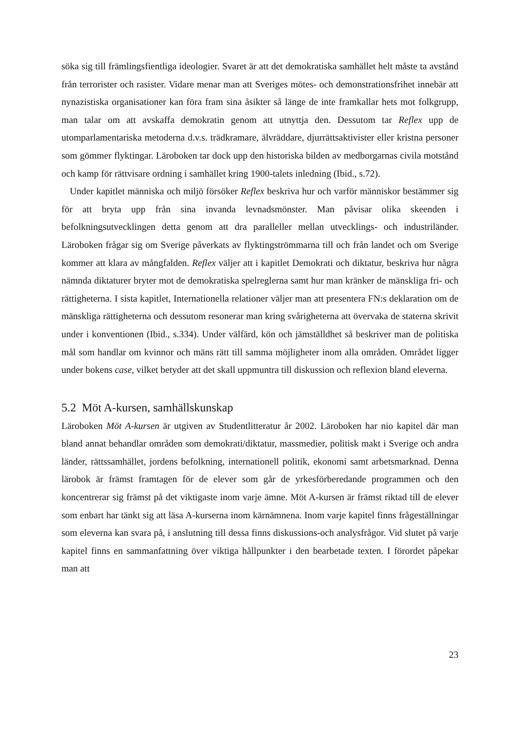söka sig till främlingsfientliga ideologier. Svaret är att det demokratiska samhället helt måste ta avstånd från terrorister och rasister. Vidare menar man att Sveriges mötes- och demonstrationsfrihet innebär att nynazistiska organisationer kan föra fram sina åsikter så länge de inte framkallar hets mot folkgrupp, man talar om att avskaffa demokratin genom att utnyttja den. Dessutom tar Reflex upp de utomparlamentariska metoderna d.v.s. trädkramare, älvräddare, djurrättsaktivister eller kristna personer som gömmer flyktingar. Läroboken tar dock upp den historiska bilden av medborgarnas civila motstånd och kamp för rättvisare ordning i samhället kring 1900-talets inledning (Ibid., s.72).
Under kapitlet människa och miljö försöker Reflex beskriva hur och varför människor bestämmer sig för att bryta upp från sina invanda levnadsmönster. Man påvisar olika skeenden i befolkningsutvecklingen detta genom att dra paralleller mellan utvecklings- och industriländer. Läroboken frågar sig om Sverige påverkats av flyktingströmmarna till och från landet och om Sverige kommer att klara av mångfalden. Reflex väljer att i kapitlet Demokrati och diktatur, beskriva hur några nämnda diktaturer bryter mot de demokratiska spelreglerna samt hur man kränker de mänskliga fri- och rättigheterna. I sista kapitlet, Internationella relationer väljer man att presentera FN:s deklaration om de mänskliga rättigheterna och dessutom resonerar man kring svårigheterna att övervaka de staterna skrivit under i konventionen (Ibid., s.334). Under välfärd, kön och jämställdhet så beskriver man de politiska mål som handlar om kvinnor och mäns rätt till samma möjligheter inom alla områden. Området ligger under bokens case, vilket betyder att det skall uppmuntra till diskussion och reflexion bland eleverna.
5.2 Möt A-kursen, samhällskunskap
Läroboken Möt A-kursen är utgiven av Studentlitteratur år 2002. Läroboken har nio kapitel där man bland annat behandlar områden som demokrati/diktatur, massmedier, politisk makt i Sverige och andra länder, rättssamhället, jordens befolkning, internationell politik, ekonomi samt arbetsmarknad. Denna lärobok är främst framtagen för de elever som går de yrkesförberedande programmen och den koncentrerar sig främst på det viktigaste inom varje ämne. Möt A-kursen är främst riktad till de elever som enbart har tänkt sig att läsa A-kurserna inom kärnämnena. Inom varje kapitel finns frågeställningar som eleverna kan svara på, i anslutning till dessa finns diskussions-och analysfrågor. Vid slutet på varje kapitel finns en sammanfattning över viktiga hållpunkter i den bearbetade texten. I förordet påpekar man att
23